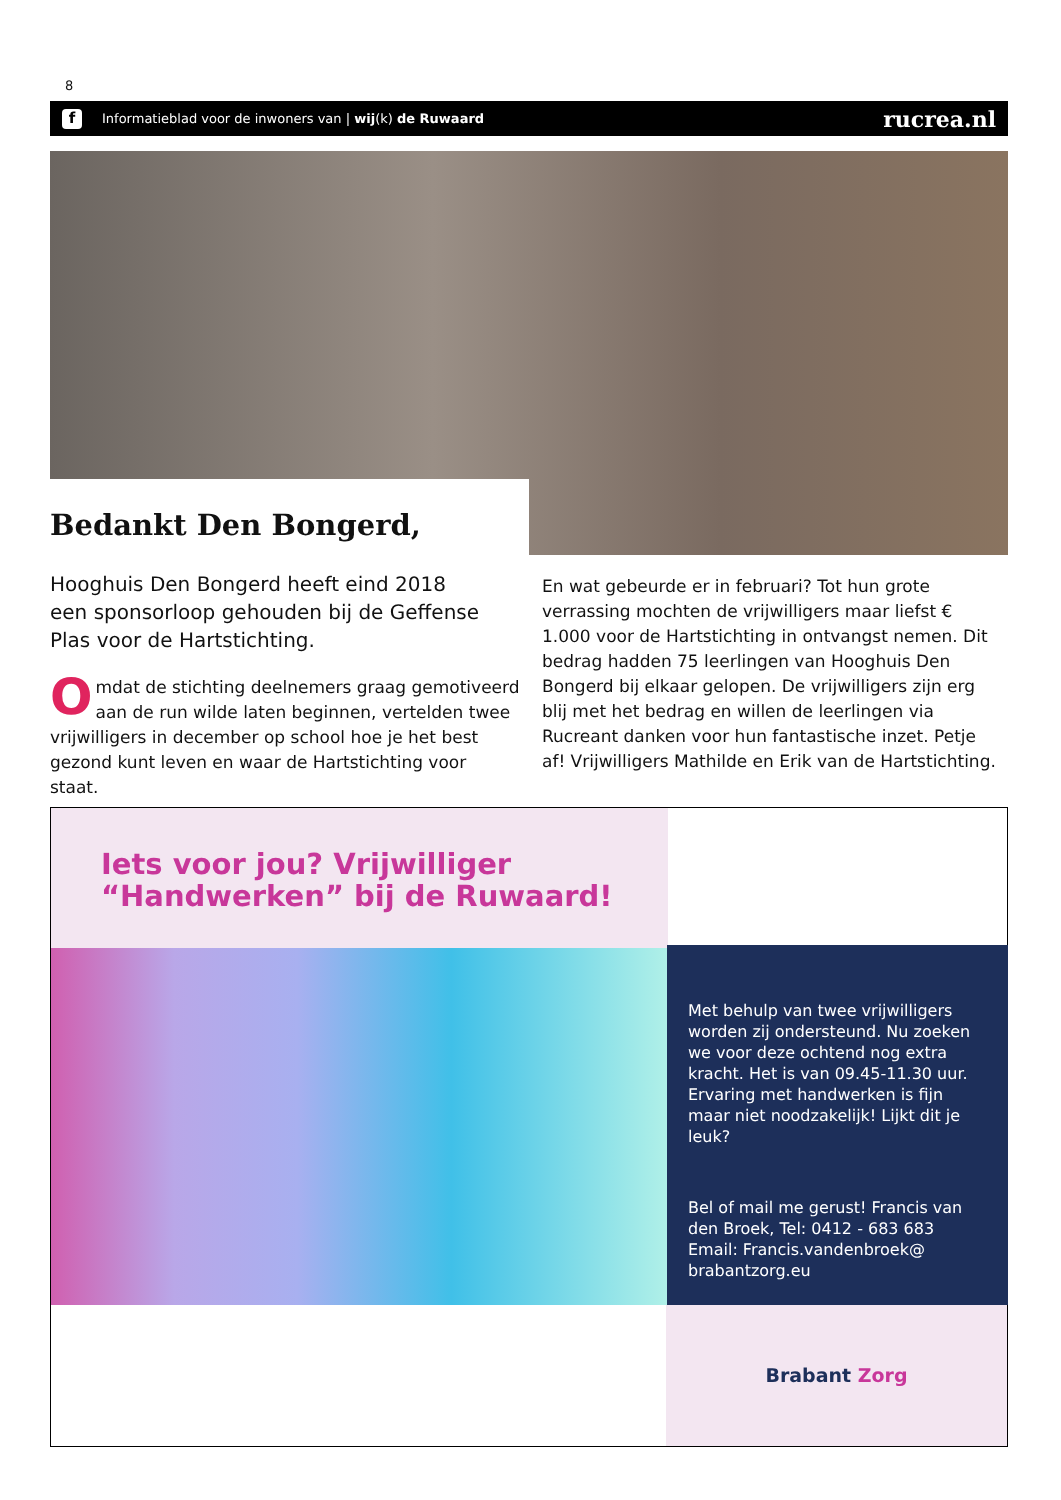8
f Informatieblad voor de inwoners van | wij(k) de Ruwaard rucrea.nl
Bedankt Den Bongerd,
Hooghuis Den Bongerd heeft eind 2018 een sponsorloop gehouden bij de Geffense Plas voor de Hartstichting.
Omdat de stichting deelnemers graag gemotiveerd aan de run wilde laten beginnen, vertelden twee vrijwilligers in december op school hoe je het best gezond kunt leven en waar de Hartstichting voor staat.
En wat gebeurde er in februari? Tot hun grote verrassing mochten de vrijwilligers maar liefst € 1.000 voor de Hartstichting in ontvangst nemen. Dit bedrag hadden 75 leerlingen van Hooghuis Den Bongerd bij elkaar gelopen. De vrijwilligers zijn erg blij met het bedrag en willen de leerlingen via Rucreant danken voor hun fantastische inzet. Petje af! Vrijwilligers Mathilde en Erik van de Hartstichting.
Iets voor jou? Vrijwilliger
“Handwerken” bij de Ruwaard!
Met behulp van twee vrijwilligers worden zij ondersteund. Nu zoeken we voor deze ochtend nog extra kracht. Het is van 09.45-11.30 uur. Ervaring met handwerken is fijn maar niet noodzakelijk! Lijkt dit je leuk?
Bel of mail me gerust! Francis van den Broek, Tel: 0412 - 683 683
Email: Francis.vandenbroek@
brabantzorg.eu
Brabant Zorg